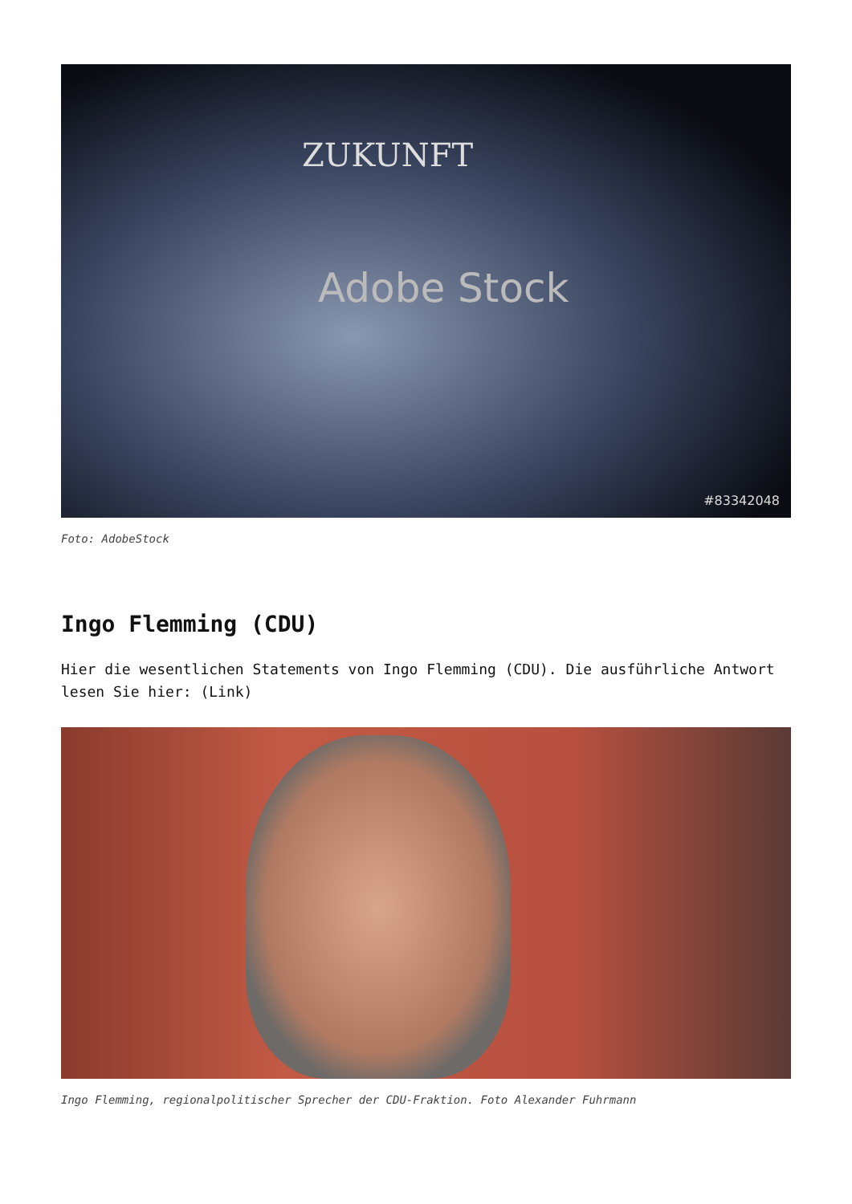ZUKUNFT
Adobe Stock
#83342048
Foto: AdobeStock
Ingo Flemming (CDU)
Hier die wesentlichen Statements von Ingo Flemming (CDU). Die ausführliche Antwort lesen Sie hier: (Link)
Ingo Flemming, regionalpolitischer Sprecher der CDU-Fraktion. Foto Alexander Fuhrmann